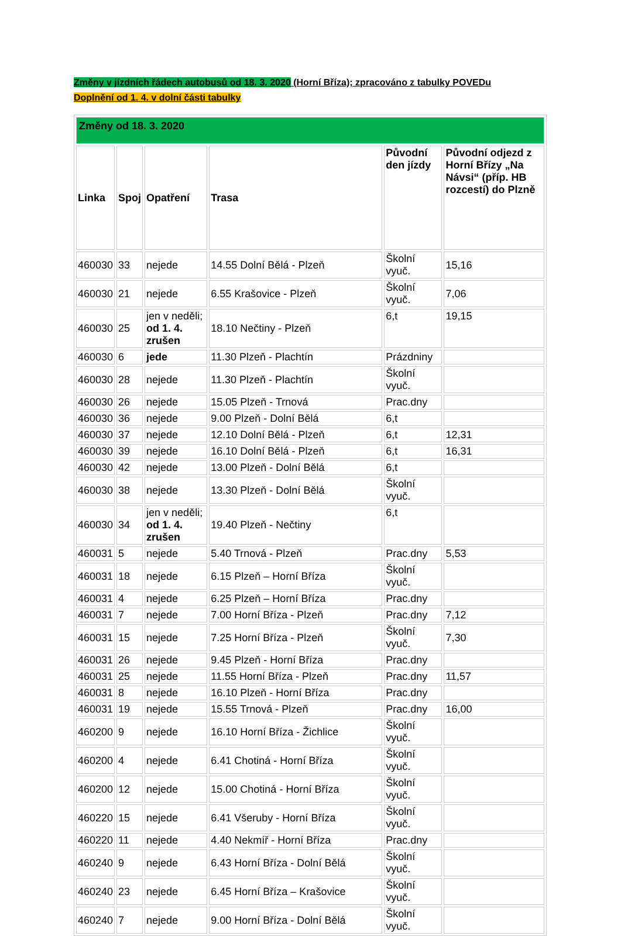Změny v jízdních řádech autobusů od 18. 3. 2020 (Horní Bříza); zpracováno z tabulky POVEDu
Doplnění od 1. 4. v dolní části tabulky
| Změny od 18. 3. 2020 | | | | | |
| Linka | Spoj | Opatření | Trasa | Původní den jízdy | Původní odjezd z Horní Břízy „Na Návsi“ (příp. HB rozcestí) do Plzně |
| 460030 | 33 | nejede | 14.55 Dolní Bělá - Plzeň | Školní vyuč. | 15,16 |
| 460030 | 21 | nejede | 6.55 Krašovice - Plzeň | Školní vyuč. | 7,06 |
| 460030 | 25 | jen v neděli; od 1. 4. zrušen | 18.10 Nečtiny - Plzeň | 6,t | 19,15 |
| 460030 | 6 | jede | 11.30 Plzeň - Plachtín | Prázdniny | |
| 460030 | 28 | nejede | 11.30 Plzeň - Plachtín | Školní vyuč. | |
| 460030 | 26 | nejede | 15.05 Plzeň - Trnová | Prac.dny | |
| 460030 | 36 | nejede | 9.00 Plzeň - Dolní Bělá | 6,t | |
| 460030 | 37 | nejede | 12.10 Dolní Bělá - Plzeň | 6,t | 12,31 |
| 460030 | 39 | nejede | 16.10 Dolní Bělá - Plzeň | 6,t | 16,31 |
| 460030 | 42 | nejede | 13.00 Plzeň - Dolní Bělá | 6,t | |
| 460030 | 38 | nejede | 13.30 Plzeň - Dolní Bělá | Školní vyuč. | |
| 460030 | 34 | jen v neděli; od 1. 4. zrušen | 19.40 Plzeň - Nečtiny | 6,t | |
| 460031 | 5 | nejede | 5.40 Trnová - Plzeň | Prac.dny | 5,53 |
| 460031 | 18 | nejede | 6.15 Plzeň – Horní Bříza | Školní vyuč. | |
| 460031 | 4 | nejede | 6.25 Plzeň – Horní Bříza | Prac.dny | |
| 460031 | 7 | nejede | 7.00 Horní Bříza - Plzeň | Prac.dny | 7,12 |
| 460031 | 15 | nejede | 7.25 Horní Bříza - Plzeň | Školní vyuč. | 7,30 |
| 460031 | 26 | nejede | 9.45 Plzeň - Horní Bříza | Prac.dny | |
| 460031 | 25 | nejede | 11.55 Horní Bříza - Plzeň | Prac.dny | 11,57 |
| 460031 | 8 | nejede | 16.10 Plzeň - Horní Bříza | Prac.dny | |
| 460031 | 19 | nejede | 15.55 Trnová - Plzeň | Prac.dny | 16,00 |
| 460200 | 9 | nejede | 16.10 Horní Bříza - Žichlice | Školní vyuč. | |
| 460200 | 4 | nejede | 6.41 Chotiná - Horní Bříza | Školní vyuč. | |
| 460200 | 12 | nejede | 15.00 Chotiná - Horní Bříza | Školní vyuč. | |
| 460220 | 15 | nejede | 6.41 Všeruby - Horní Bříza | Školní vyuč. | |
| 460220 | 11 | nejede | 4.40 Nekmíř - Horní Bříza | Prac.dny | |
| 460240 | 9 | nejede | 6.43 Horní Bříza - Dolní Bělá | Školní vyuč. | |
| 460240 | 23 | nejede | 6.45 Horní Bříza – Krašovice | Školní vyuč. | |
| 460240 | 7 | nejede | 9.00 Horní Bříza - Dolní Bělá | Školní vyuč. | |